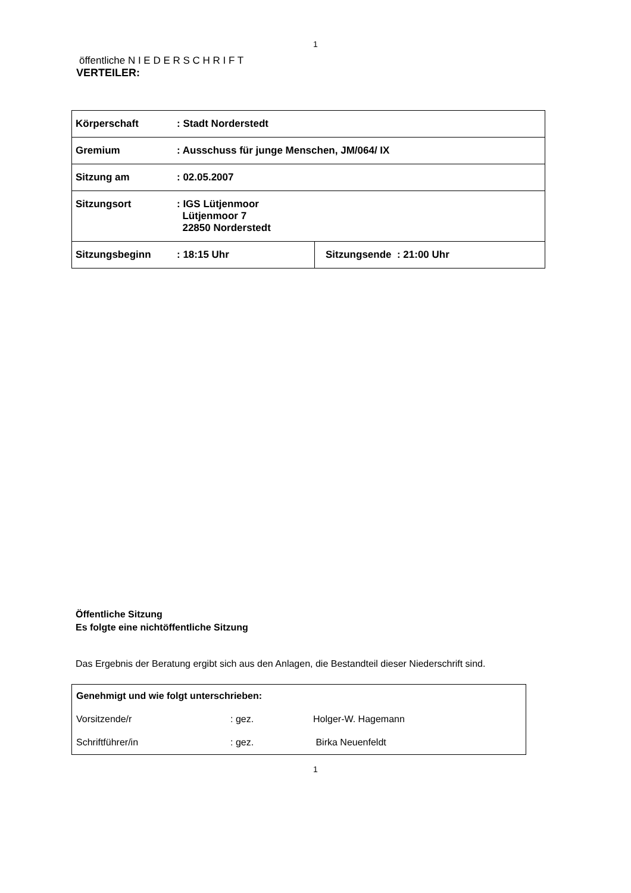1
öffentliche N I E D E R S C H R I F T
VERTEILER:
| Körperschaft : Stadt Norderstedt | |
| Gremium : Ausschuss für junge Menschen, JM/064/ IX | |
| Sitzung am : 02.05.2007 | |
| Sitzungsort : IGS Lütjenmoor Lütjenmoor 7 22850 Norderstedt | |
| Sitzungsbeginn : 18:15 Uhr | Sitzungsende : 21:00 Uhr |
Öffentliche Sitzung
Es folgte eine nichtöffentliche Sitzung
Das Ergebnis der Beratung ergibt sich aus den Anlagen, die Bestandteil dieser Niederschrift sind.
| Genehmigt und wie folgt unterschrieben: | | |
| Vorsitzende/r | : gez. | Holger-W. Hagemann |
| Schriftführer/in | : gez. | Birka Neuenfeldt |
1